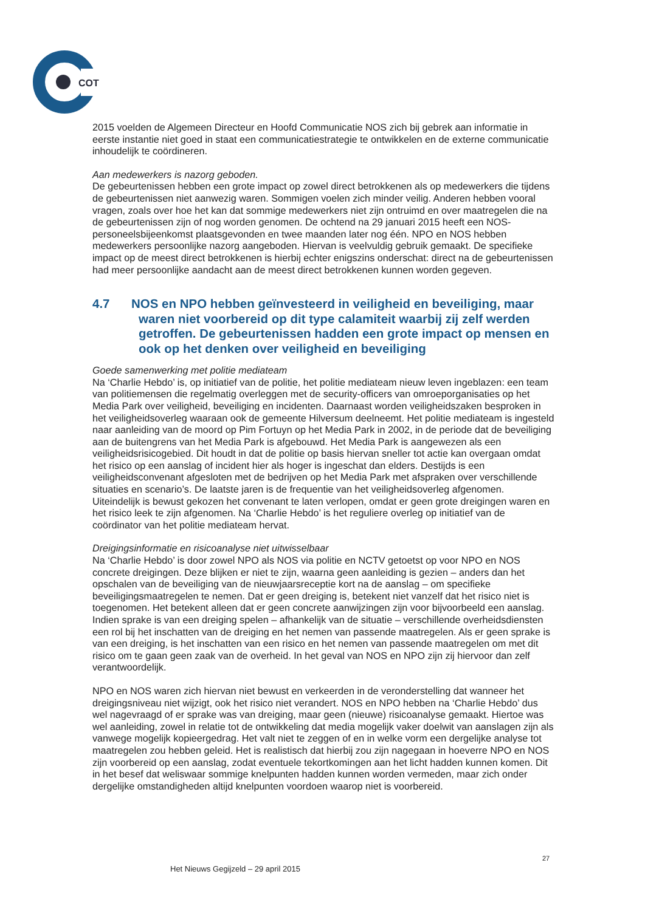COT
2015 voelden de Algemeen Directeur en Hoofd Communicatie NOS zich bij gebrek aan informatie in eerste instantie niet goed in staat een communicatiestrategie te ontwikkelen en de externe communicatie inhoudelijk te coördineren.
Aan medewerkers is nazorg geboden.
De gebeurtenissen hebben een grote impact op zowel direct betrokkenen als op medewerkers die tijdens de gebeurtenissen niet aanwezig waren. Sommigen voelen zich minder veilig. Anderen hebben vooral vragen, zoals over hoe het kan dat sommige medewerkers niet zijn ontruimd en over maatregelen die na de gebeurtenissen zijn of nog worden genomen. De ochtend na 29 januari 2015 heeft een NOS-personeelsbijeenkomst plaatsgevonden en twee maanden later nog één. NPO en NOS hebben medewerkers persoonlijke nazorg aangeboden. Hiervan is veelvuldig gebruik gemaakt. De specifieke impact op de meest direct betrokkenen is hierbij echter enigszins onderschat: direct na de gebeurtenissen had meer persoonlijke aandacht aan de meest direct betrokkenen kunnen worden gegeven.
4.7 NOS en NPO hebben geïnvesteerd in veiligheid en beveiliging, maar waren niet voorbereid op dit type calamiteit waarbij zij zelf werden getroffen. De gebeurtenissen hadden een grote impact op mensen en ook op het denken over veiligheid en beveiliging
Goede samenwerking met politie mediateam
Na ‘Charlie Hebdo’ is, op initiatief van de politie, het politie mediateam nieuw leven ingeblazen: een team van politiemensen die regelmatig overleggen met de security-officers van omroeporganisaties op het Media Park over veiligheid, beveiliging en incidenten. Daarnaast worden veiligheidszaken besproken in het veiligheidsoverleg waaraan ook de gemeente Hilversum deelneemt. Het politie mediateam is ingesteld naar aanleiding van de moord op Pim Fortuyn op het Media Park in 2002, in de periode dat de beveiliging aan de buitengrens van het Media Park is afgebouwd. Het Media Park is aangewezen als een veiligheidsrisicogebied. Dit houdt in dat de politie op basis hiervan sneller tot actie kan overgaan omdat het risico op een aanslag of incident hier als hoger is ingeschat dan elders. Destijds is een veiligheidsconvenant afgesloten met de bedrijven op het Media Park met afspraken over verschillende situaties en scenario’s. De laatste jaren is de frequentie van het veiligheidsoverleg afgenomen. Uiteindelijk is bewust gekozen het convenant te laten verlopen, omdat er geen grote dreigingen waren en het risico leek te zijn afgenomen. Na ‘Charlie Hebdo’ is het reguliere overleg op initiatief van de coördinator van het politie mediateam hervat.
Dreigingsinformatie en risicoanalyse niet uitwisselbaar
Na ‘Charlie Hebdo’ is door zowel NPO als NOS via politie en NCTV getoetst op voor NPO en NOS concrete dreigingen. Deze blijken er niet te zijn, waarna geen aanleiding is gezien – anders dan het opschalen van de beveiliging van de nieuwjaarsreceptie kort na de aanslag – om specifieke beveiligingsmaatregelen te nemen. Dat er geen dreiging is, betekent niet vanzelf dat het risico niet is toegenomen. Het betekent alleen dat er geen concrete aanwijzingen zijn voor bijvoorbeeld een aanslag. Indien sprake is van een dreiging spelen – afhankelijk van de situatie – verschillende overheidsdiensten een rol bij het inschatten van de dreiging en het nemen van passende maatregelen. Als er geen sprake is van een dreiging, is het inschatten van een risico en het nemen van passende maatregelen om met dit risico om te gaan geen zaak van de overheid. In het geval van NOS en NPO zijn zij hiervoor dan zelf verantwoordelijk.
NPO en NOS waren zich hiervan niet bewust en verkeerden in de veronderstelling dat wanneer het dreigingsniveau niet wijzigt, ook het risico niet verandert. NOS en NPO hebben na ‘Charlie Hebdo’ dus wel nagevraagd of er sprake was van dreiging, maar geen (nieuwe) risicoanalyse gemaakt. Hiertoe was wel aanleiding, zowel in relatie tot de ontwikkeling dat media mogelijk vaker doelwit van aanslagen zijn als vanwege mogelijk kopieergedrag. Het valt niet te zeggen of en in welke vorm een dergelijke analyse tot maatregelen zou hebben geleid. Het is realistisch dat hierbij zou zijn nagegaan in hoeverre NPO en NOS zijn voorbereid op een aanslag, zodat eventuele tekortkomingen aan het licht hadden kunnen komen. Dit in het besef dat weliswaar sommige knelpunten hadden kunnen worden vermeden, maar zich onder dergelijke omstandigheden altijd knelpunten voordoen waarop niet is voorbereid.
27
Het Nieuws Gegijzeld – 29 april 2015